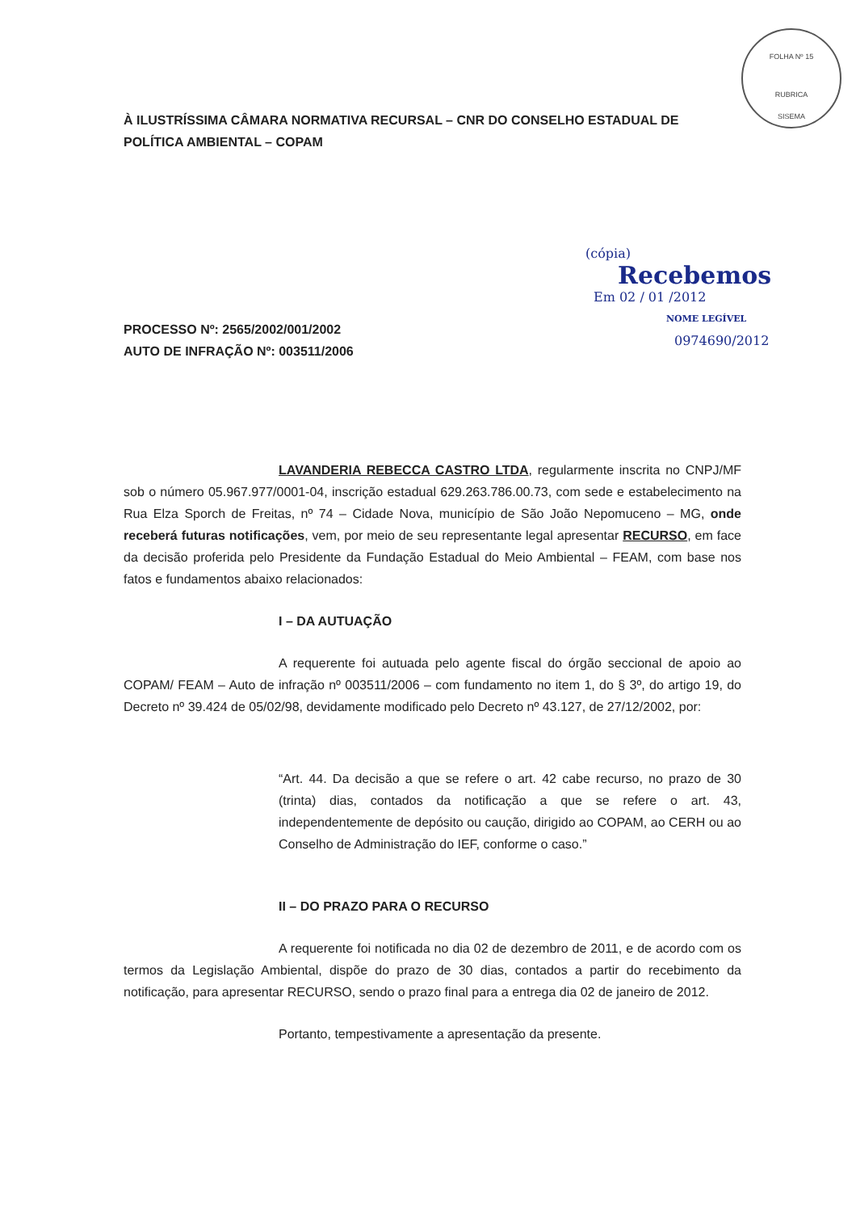FOLHA Nº 15
RUBRICA
SISEMA
(cópia)
Recebemos
Em 02 / 01 /2012
NOME LEGÍVEL
0974690/2012
À ILUSTRÍSSIMA CÂMARA NORMATIVA RECURSAL – CNR DO CONSELHO ESTADUAL DE POLÍTICA AMBIENTAL – COPAM
PROCESSO Nº: 2565/2002/001/2002
AUTO DE INFRAÇÃO Nº: 003511/2006
LAVANDERIA REBECCA CASTRO LTDA, regularmente inscrita no CNPJ/MF sob o número 05.967.977/0001-04, inscrição estadual 629.263.786.00.73, com sede e estabelecimento na Rua Elza Sporch de Freitas, nº 74 – Cidade Nova, município de São João Nepomuceno – MG, onde receberá futuras notificações, vem, por meio de seu representante legal apresentar RECURSO, em face da decisão proferida pelo Presidente da Fundação Estadual do Meio Ambiental – FEAM, com base nos fatos e fundamentos abaixo relacionados:
I – DA AUTUAÇÃO
A requerente foi autuada pelo agente fiscal do órgão seccional de apoio ao COPAM/ FEAM – Auto de infração nº 003511/2006 – com fundamento no item 1, do § 3º, do artigo 19, do Decreto nº 39.424 de 05/02/98, devidamente modificado pelo Decreto nº 43.127, de 27/12/2002, por:
“Art. 44. Da decisão a que se refere o art. 42 cabe recurso, no prazo de 30 (trinta) dias, contados da notificação a que se refere o art. 43, independentemente de depósito ou caução, dirigido ao COPAM, ao CERH ou ao Conselho de Administração do IEF, conforme o caso.”
II – DO PRAZO PARA O RECURSO
A requerente foi notificada no dia 02 de dezembro de 2011, e de acordo com os termos da Legislação Ambiental, dispõe do prazo de 30 dias, contados a partir do recebimento da notificação, para apresentar RECURSO, sendo o prazo final para a entrega dia 02 de janeiro de 2012.
Portanto, tempestivamente a apresentação da presente.